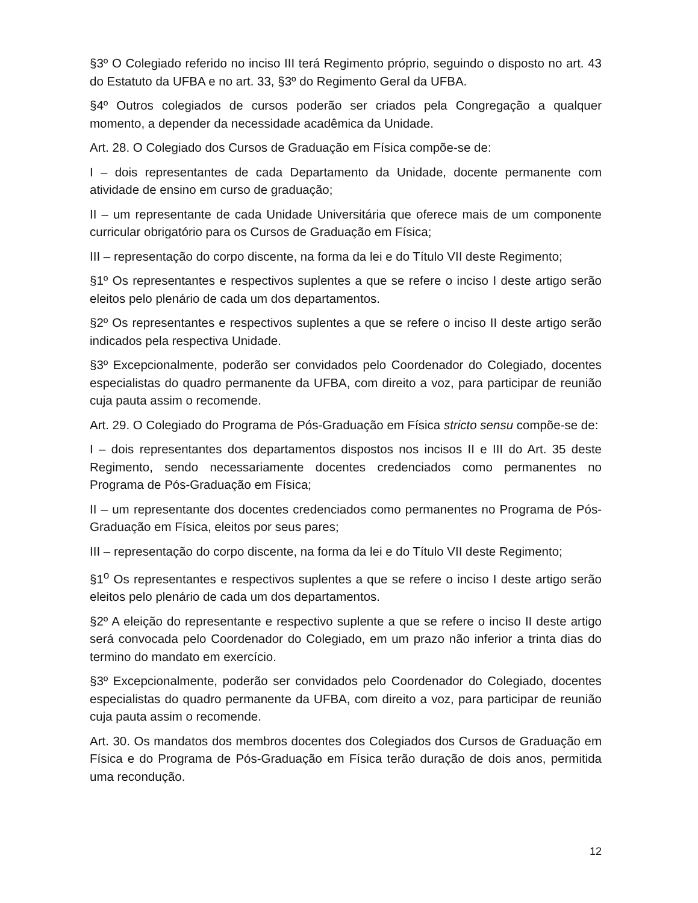§3º O Colegiado referido no inciso III terá Regimento próprio, seguindo o disposto no art. 43 do Estatuto da UFBA e no art. 33, §3º do Regimento Geral da UFBA.
§4º Outros colegiados de cursos poderão ser criados pela Congregação a qualquer momento, a depender da necessidade acadêmica da Unidade.
Art. 28. O Colegiado dos Cursos de Graduação em Física compõe-se de:
I – dois representantes de cada Departamento da Unidade, docente permanente com atividade de ensino em curso de graduação;
II – um representante de cada Unidade Universitária que oferece mais de um componente curricular obrigatório para os Cursos de Graduação em Física;
III – representação do corpo discente, na forma da lei e do Título VII deste Regimento;
§1º Os representantes e respectivos suplentes a que se refere o inciso I deste artigo serão eleitos pelo plenário de cada um dos departamentos.
§2º Os representantes e respectivos suplentes a que se refere o inciso II deste artigo serão indicados pela respectiva Unidade.
§3º Excepcionalmente, poderão ser convidados pelo Coordenador do Colegiado, docentes especialistas do quadro permanente da UFBA, com direito a voz, para participar de reunião cuja pauta assim o recomende.
Art. 29. O Colegiado do Programa de Pós-Graduação em Física stricto sensu compõe-se de:
I – dois representantes dos departamentos dispostos nos incisos II e III do Art. 35 deste Regimento, sendo necessariamente docentes credenciados como permanentes no Programa de Pós-Graduação em Física;
II – um representante dos docentes credenciados como permanentes no Programa de Pós-Graduação em Física, eleitos por seus pares;
III – representação do corpo discente, na forma da lei e do Título VII deste Regimento;
§1<sup>o</sup> Os representantes e respectivos suplentes a que se refere o inciso I deste artigo serão eleitos pelo plenário de cada um dos departamentos.
§2º A eleição do representante e respectivo suplente a que se refere o inciso II deste artigo será convocada pelo Coordenador do Colegiado, em um prazo não inferior a trinta dias do termino do mandato em exercício.
§3º Excepcionalmente, poderão ser convidados pelo Coordenador do Colegiado, docentes especialistas do quadro permanente da UFBA, com direito a voz, para participar de reunião cuja pauta assim o recomende.
Art. 30. Os mandatos dos membros docentes dos Colegiados dos Cursos de Graduação em Física e do Programa de Pós-Graduação em Física terão duração de dois anos, permitida uma recondução.
12